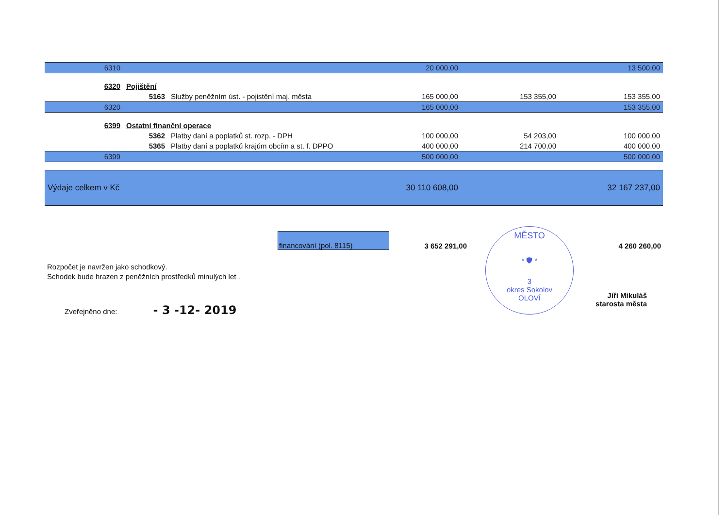| 6310 | | | 20 000,00 | | 13 500,00 |
| 6320 | Pojištění | | | | |
| | 5163 | Služby peněžním úst. - pojistění maj. města | 165 000,00 | 153 355,00 | 153 355,00 |
| 6320 | | | 165 000,00 | | 153 355,00 |
| 6399 | Ostatní finanční operace | | | | |
| | 5362 | Platby daní a poplatků st. rozp. - DPH | 100 000,00 | 54 203,00 | 100 000,00 |
| | 5365 | Platby daní a poplatků krajům obcím a st. f. DPPO | 400 000,00 | 214 700,00 | 400 000,00 |
| 6399 | | | 500 000,00 | | 500 000,00 |
| Výdaje celkem v Kč | | | 30 110 608,00 | | 32 167 237,00 |
financování (pol. 8115)
3 652 291,00
4 260 260,00
Rozpočet je navržen jako schodkový.
Schodek bude hrazen z peněžních prostředků minulých let .
Zveřejněno dne: - 3 -12- 2019
MĚSTO
* 🛡 *
3
okres Sokolov
OLOVÍ
Jiří Mikuláš
starosta města